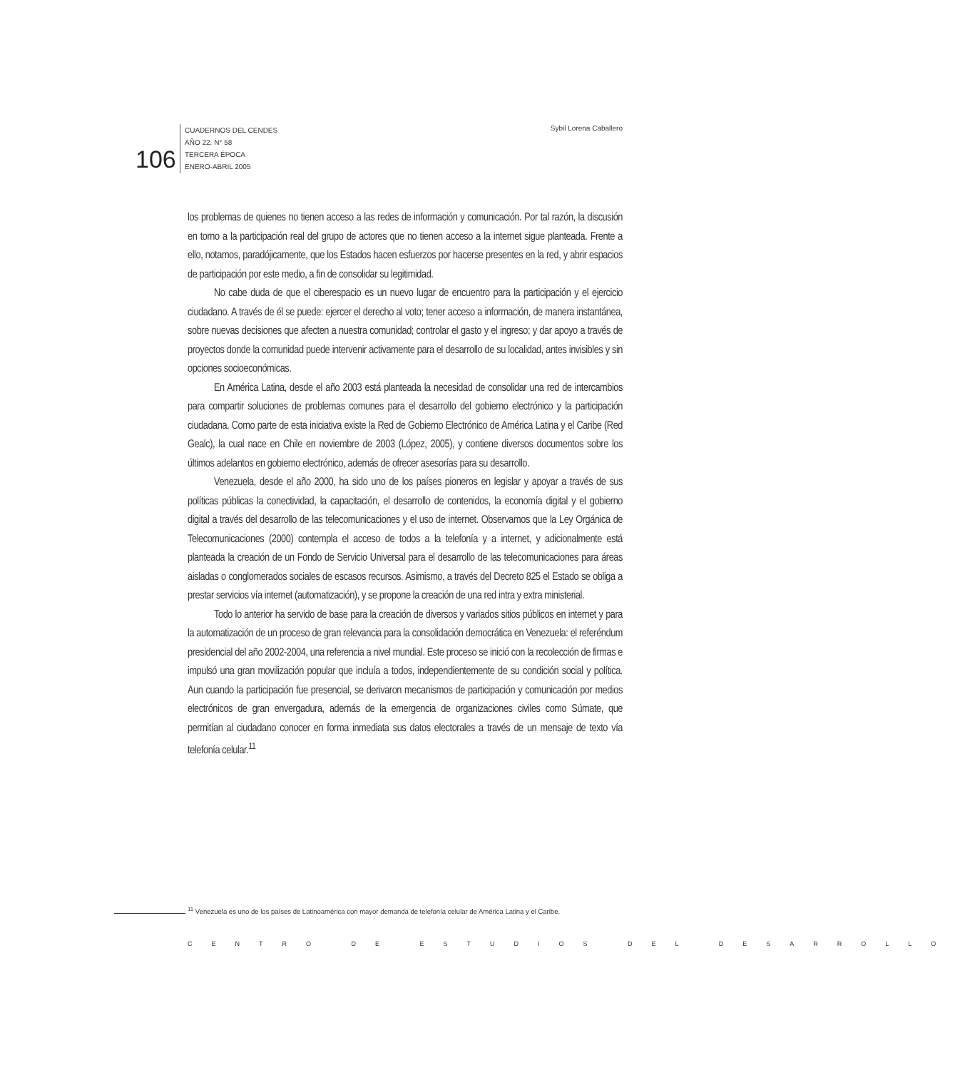106
CUADERNOS DEL CENDES
AÑO 22. N° 58
TERCERA ÉPOCA
ENERO-ABRIL 2005
Sybil Lorena Caballero
los problemas de quienes no tienen acceso a las redes de información y comunicación. Por tal razón, la discusión en torno a la participación real del grupo de actores que no tienen acceso a la internet sigue planteada. Frente a ello, notamos, paradójicamente, que los Estados hacen esfuerzos por hacerse presentes en la red, y abrir espacios de participación por este medio, a fin de consolidar su legitimidad.
No cabe duda de que el ciberespacio es un nuevo lugar de encuentro para la participación y el ejercicio ciudadano. A través de él se puede: ejercer el derecho al voto; tener acceso a información, de manera instantánea, sobre nuevas decisiones que afecten a nuestra comunidad; controlar el gasto y el ingreso; y dar apoyo a través de proyectos donde la comunidad puede intervenir activamente para el desarrollo de su localidad, antes invisibles y sin opciones socioeconómicas.
En América Latina, desde el año 2003 está planteada la necesidad de consolidar una red de intercambios para compartir soluciones de problemas comunes para el desarrollo del gobierno electrónico y la participación ciudadana. Como parte de esta iniciativa existe la Red de Gobierno Electrónico de América Latina y el Caribe (Red Gealc), la cual nace en Chile en noviembre de 2003 (López, 2005), y contiene diversos documentos sobre los últimos adelantos en gobierno electrónico, además de ofrecer asesorías para su desarrollo.
Venezuela, desde el año 2000, ha sido uno de los países pioneros en legislar y apoyar a través de sus políticas públicas la conectividad, la capacitación, el desarrollo de contenidos, la economía digital y el gobierno digital a través del desarrollo de las telecomunicaciones y el uso de internet. Observamos que la Ley Orgánica de Telecomunicaciones (2000) contempla el acceso de todos a la telefonía y a internet, y adicionalmente está planteada la creación de un Fondo de Servicio Universal para el desarrollo de las telecomunicaciones para áreas aisladas o conglomerados sociales de escasos recursos. Asimismo, a través del Decreto 825 el Estado se obliga a prestar servicios vía internet (automatización), y se propone la creación de una red intra y extra ministerial.
Todo lo anterior ha servido de base para la creación de diversos y variados sitios públicos en internet y para la automatización de un proceso de gran relevancia para la consolidación democrática en Venezuela: el referéndum presidencial del año 2002-2004, una referencia a nivel mundial. Este proceso se inició con la recolección de firmas e impulsó una gran movilización popular que incluía a todos, independientemente de su condición social y política. Aun cuando la participación fue presencial, se derivaron mecanismos de participación y comunicación por medios electrónicos de gran envergadura, además de la emergencia de organizaciones civiles como Súmate, que permitían al ciudadano conocer en forma inmediata sus datos electorales a través de un mensaje de texto vía telefonía celular.<sup>11</sup>
<sup>11</sup> Venezuela es uno de los países de Latinoamérica con mayor demanda de telefonía celular de América Latina y el Caribe.
CENTRO DE ESTUDIOS DEL DESARROLLO